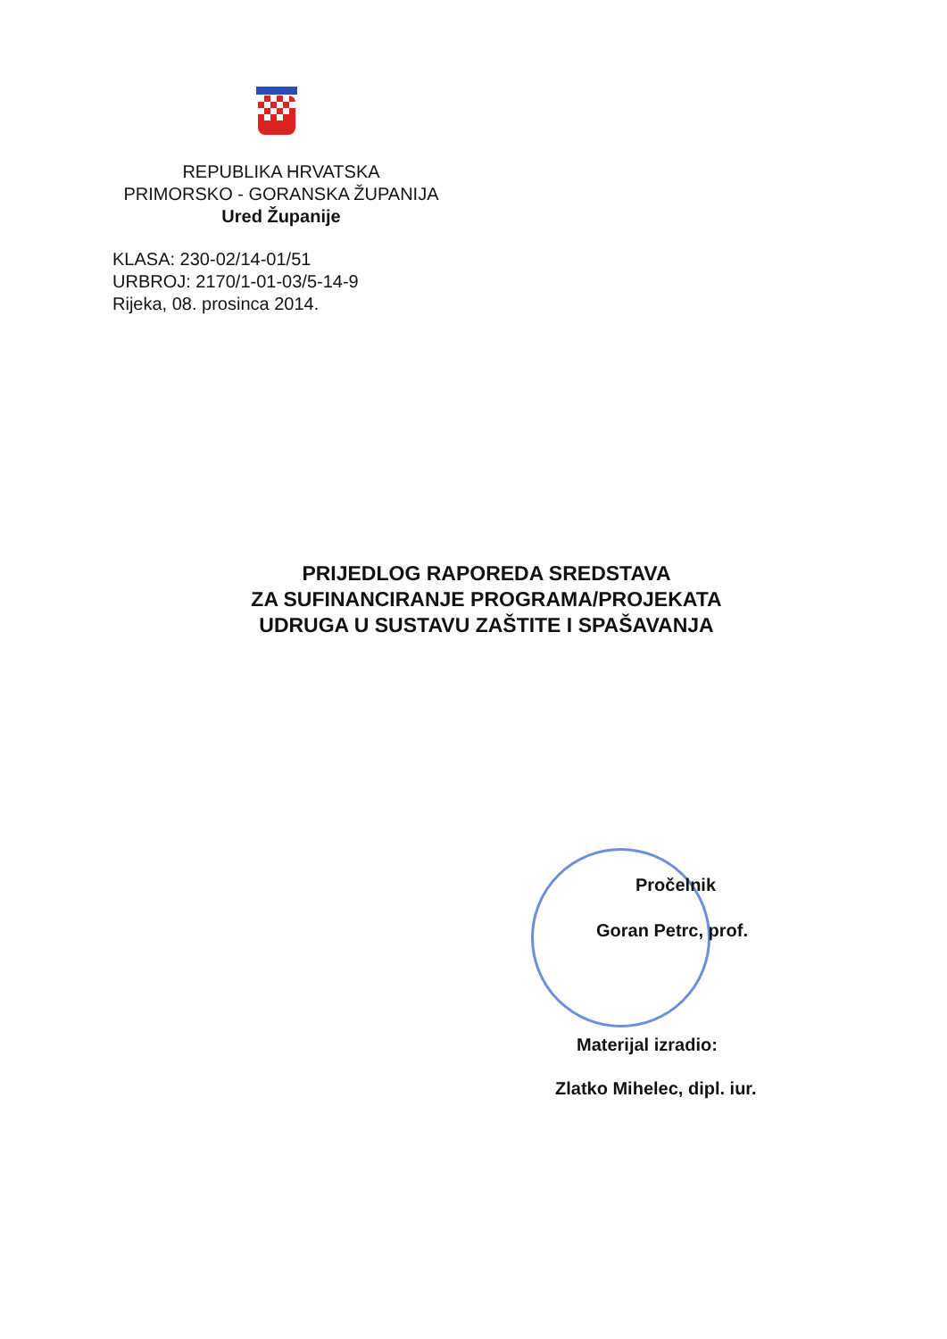REPUBLIKA HRVATSKA
PRIMORSKO - GORANSKA ŽUPANIJA
Ured Županije
KLASA: 230-02/14-01/51
URBROJ: 2170/1-01-03/5-14-9
Rijeka, 08. prosinca 2014.
PRIJEDLOG RAPOREDA SREDSTAVA
ZA SUFINANCIRANJE PROGRAMA/PROJEKATA
UDRUGA U SUSTAVU ZAŠTITE I SPAŠAVANJA
Pročelnik
Goran Petrc, prof.
Materijal izradio:
Zlatko Mihelec, dipl. iur.